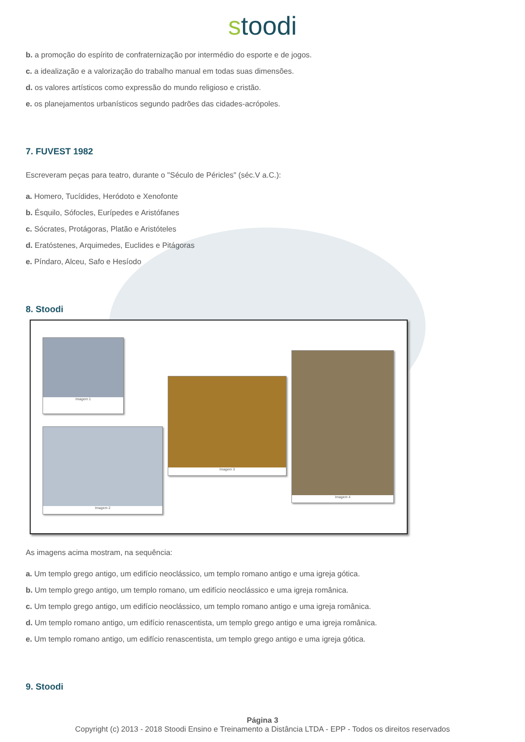stoodi
b. a promoção do espírito de confraternização por intermédio do esporte e de jogos.
c. a idealização e a valorização do trabalho manual em todas suas dimensões.
d. os valores artísticos como expressão do mundo religioso e cristão.
e. os planejamentos urbanísticos segundo padrões das cidades-acrópoles.
7. FUVEST 1982
Escreveram peças para teatro, durante o "Século de Péricles" (séc.V a.C.):
a. Homero, Tucídides, Heródoto e Xenofonte
b. Ésquilo, Sófocles, Eurípedes e Aristófanes
c. Sócrates, Protágoras, Platão e Aristóteles
d. Eratóstenes, Arquimedes, Euclides e Pitágoras
e. Píndaro, Alceu, Safo e Hesíodo
8. Stoodi
Imagem 1
Imagem 2
Imagem 3
Imagem 4
As imagens acima mostram, na sequência:
a. Um templo grego antigo, um edifício neoclássico, um templo romano antigo e uma igreja gótica.
b. Um templo grego antigo, um templo romano, um edifício neoclássico e uma igreja românica.
c. Um templo grego antigo, um edifício neoclássico, um templo romano antigo e uma igreja românica.
d. Um templo romano antigo, um edifício renascentista, um templo grego antigo e uma igreja românica.
e. Um templo romano antigo, um edifício renascentista, um templo grego antigo e uma igreja gótica.
9. Stoodi
Página 3
Copyright (c) 2013 - 2018 Stoodi Ensino e Treinamento a Distância LTDA - EPP - Todos os direitos reservados